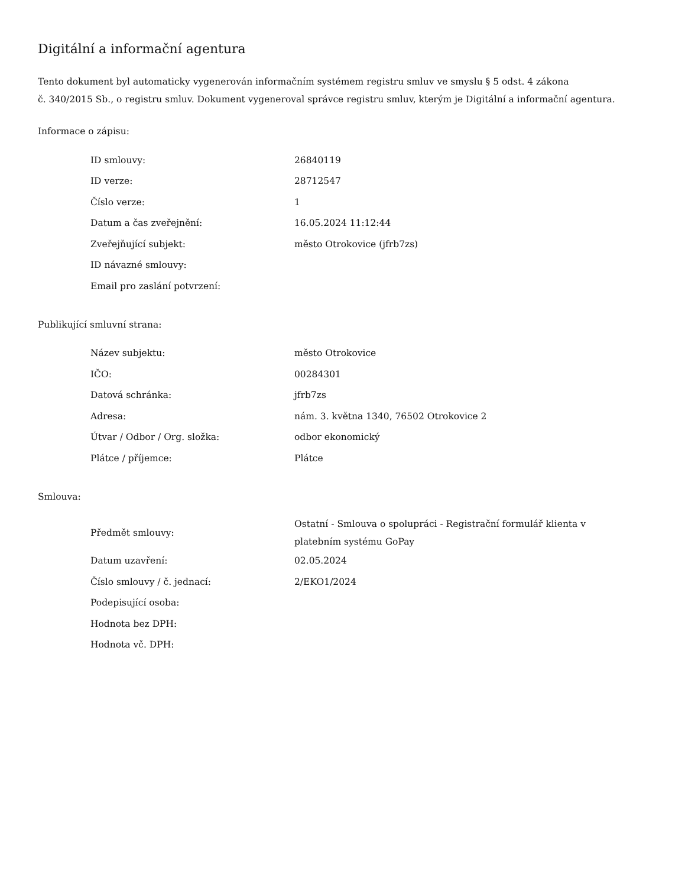Digitální a informační agentura
Tento dokument byl automaticky vygenerován informačním systémem registru smluv ve smyslu § 5 odst. 4 zákona
č. 340/2015 Sb., o registru smluv. Dokument vygeneroval správce registru smluv, kterým je Digitální a informační agentura.
Informace o zápisu:
| ID smlouvy: | 26840119 |
| ID verze: | 28712547 |
| Číslo verze: | 1 |
| Datum a čas zveřejnění: | 16.05.2024 11:12:44 |
| Zveřejňující subjekt: | město Otrokovice (jfrb7zs) |
| ID návazné smlouvy: | |
| Email pro zaslání potvrzení: | |
Publikující smluvní strana:
| Název subjektu: | město Otrokovice |
| IČO: | 00284301 |
| Datová schránka: | jfrb7zs |
| Adresa: | nám. 3. května 1340, 76502 Otrokovice 2 |
| Útvar / Odbor / Org. složka: | odbor ekonomický |
| Plátce / příjemce: | Plátce |
Smlouva:
| Předmět smlouvy: | Ostatní - Smlouva o spolupráci - Registrační formulář klienta v platebním systému GoPay |
| Datum uzavření: | 02.05.2024 |
| Číslo smlouvy / č. jednací: | 2/EKO1/2024 |
| Podepisující osoba: | |
| Hodnota bez DPH: | |
| Hodnota vč. DPH: | |